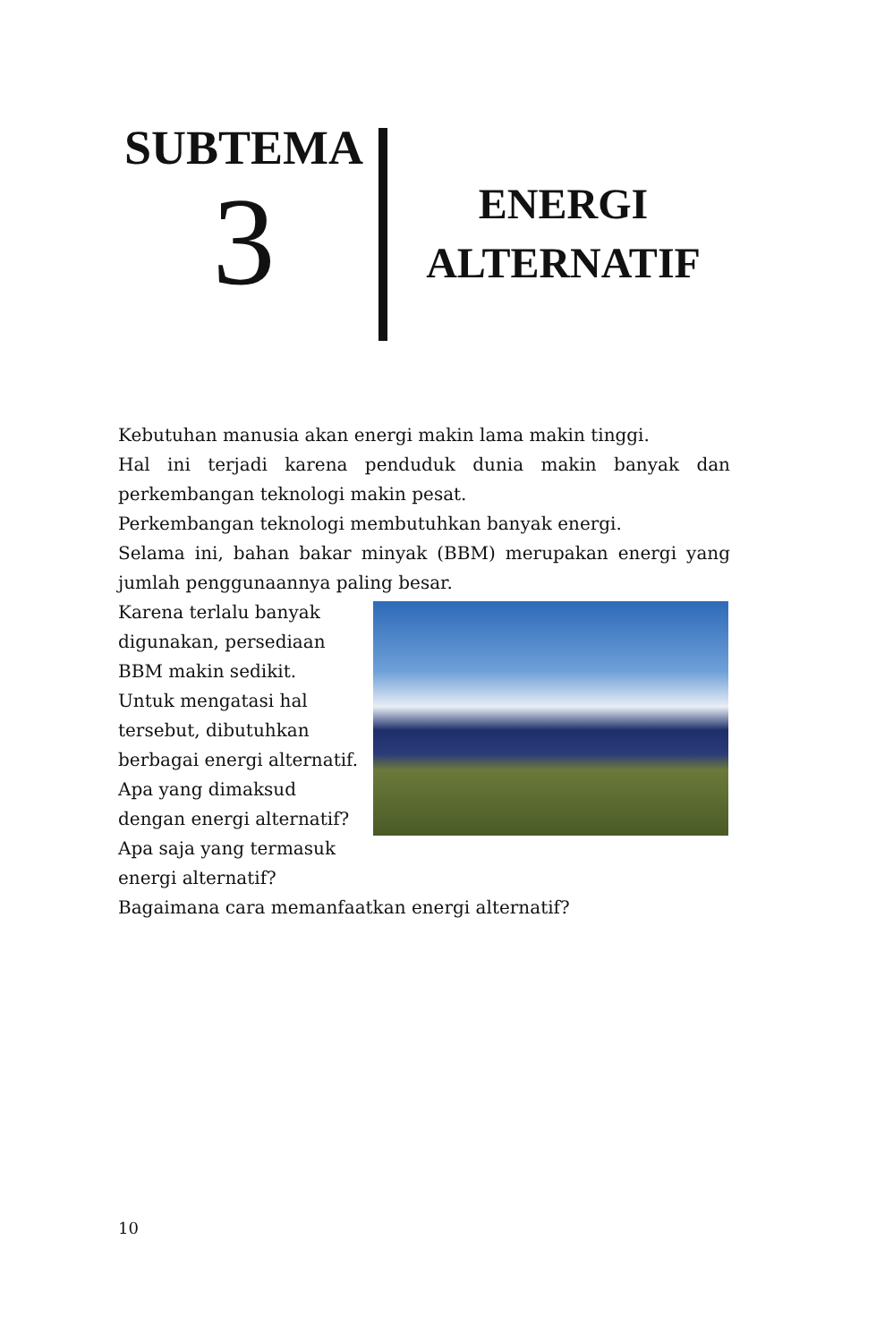SUBTEMA
3
ENERGI
ALTERNATIF
Kebutuhan manusia akan energi makin lama makin tinggi.
Hal ini terjadi karena penduduk dunia makin banyak dan perkembangan teknologi makin pesat.
Perkembangan teknologi membutuhkan banyak energi.
Selama ini, bahan bakar minyak (BBM) merupakan energi yang jumlah penggunaannya paling besar.
Karena terlalu banyak
digunakan, persediaan
BBM makin sedikit.
Untuk mengatasi hal
tersebut, dibutuhkan
berbagai energi alternatif.
Apa yang dimaksud
dengan energi alternatif?
Apa saja yang termasuk
energi alternatif?
Bagaimana cara memanfaatkan energi alternatif?
10